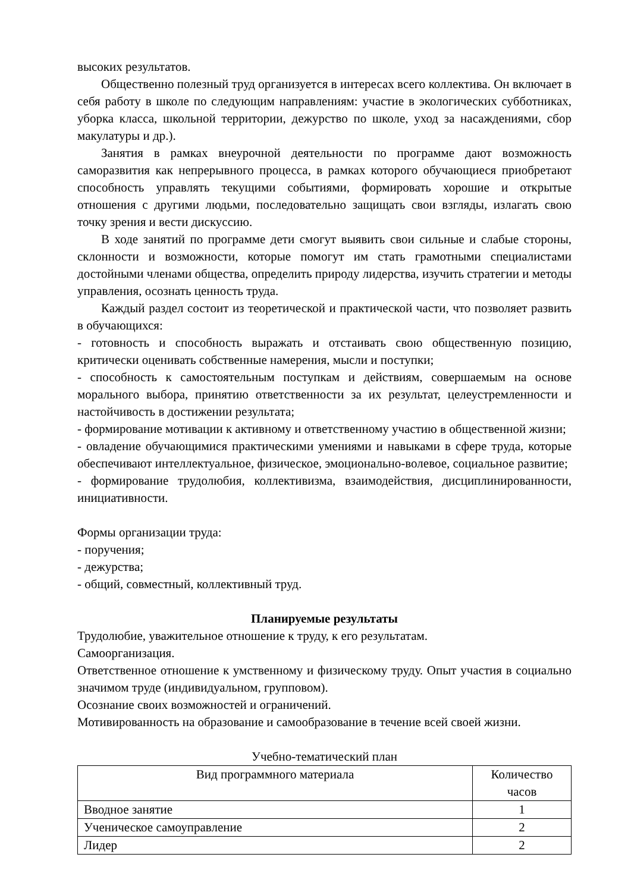высоких результатов.
Общественно полезный труд организуется в интересах всего коллектива. Он включает в себя работу в школе по следующим направлениям: участие в экологических субботниках, уборка класса, школьной территории, дежурство по школе, уход за насаждениями, сбор макулатуры и др.).
Занятия в рамках внеурочной деятельности по программе дают возможность саморазвития как непрерывного процесса, в рамках которого обучающиеся приобретают способность управлять текущими событиями, формировать хорошие и открытые отношения с другими людьми, последовательно защищать свои взгляды, излагать свою точку зрения и вести дискуссию.
В ходе занятий по программе дети смогут выявить свои сильные и слабые стороны, склонности и возможности, которые помогут им стать грамотными специалистами достойными членами общества, определить природу лидерства, изучить стратегии и методы управления, осознать ценность труда.
Каждый раздел состоит из теоретической и практической части, что позволяет развить в обучающихся:
- готовность и способность выражать и отстаивать свою общественную позицию, критически оценивать собственные намерения, мысли и поступки;
- способность к самостоятельным поступкам и действиям, совершаемым на основе морального выбора, принятию ответственности за их результат, целеустремленности и настойчивость в достижении результата;
- формирование мотивации к активному и ответственному участию в общественной жизни;
- овладение обучающимися практическими умениями и навыками в сфере труда, которые обеспечивают интеллектуальное, физическое, эмоционально-волевое, социальное развитие;
- формирование трудолюбия, коллективизма, взаимодействия, дисциплинированности, инициативности.
Формы организации труда:
- поручения;
- дежурства;
- общий, совместный, коллективный труд.
Планируемые результаты
Трудолюбие, уважительное отношение к труду, к его результатам.
Самоорганизация.
Ответственное отношение к умственному и физическому труду. Опыт участия в социально значимом труде (индивидуальном, групповом).
Осознание своих возможностей и ограничений.
Мотивированность на образование и самообразование в течение всей своей жизни.
Учебно-тематический план
| Вид программного материала | Количество часов |
| --- | --- |
| Вводное занятие | 1 |
| Ученическое самоуправление | 2 |
| Лидер | 2 |